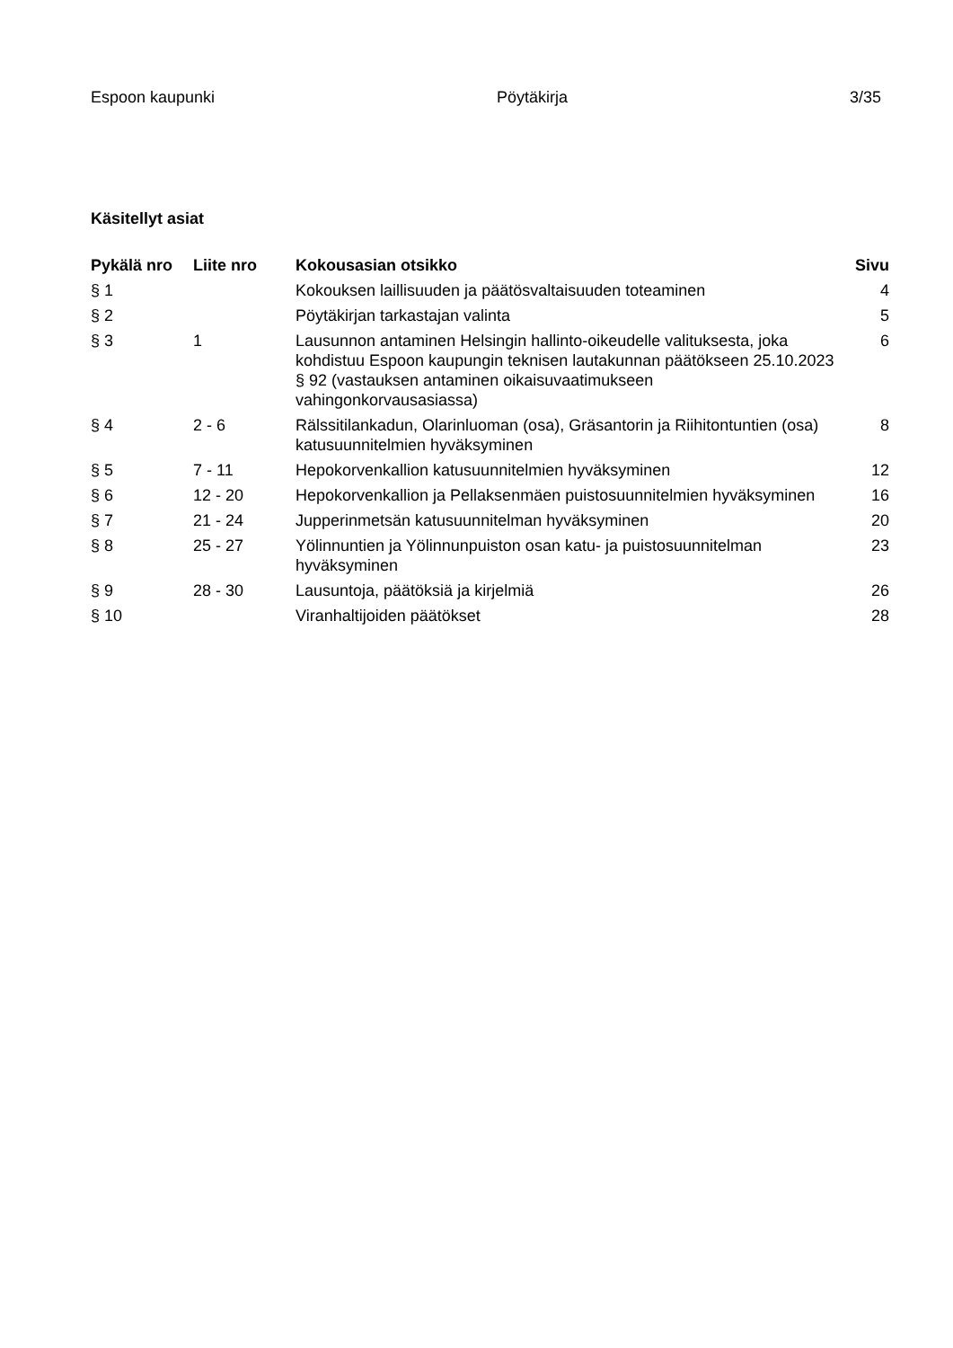Espoon kaupunki Pöytäkirja 3/35
Käsitellyt asiat
| Pykälä nro | Liite nro | Kokousasian otsikko | Sivu |
| --- | --- | --- | --- |
| § 1 | | Kokouksen laillisuuden ja päätösvaltaisuuden toteaminen | 4 |
| § 2 | | Pöytäkirjan tarkastajan valinta | 5 |
| § 3 | 1 | Lausunnon antaminen Helsingin hallinto-oikeudelle valituksesta, joka kohdistuu Espoon kaupungin teknisen lautakunnan päätökseen 25.10.2023 § 92 (vastauksen antaminen oikaisuvaatimukseen vahingonkorvausasiassa) | 6 |
| § 4 | 2 - 6 | Rälssitilankadun, Olarinluoman (osa), Gräsantorin ja Riihitontuntien (osa) katusuunnitelmien hyväksyminen | 8 |
| § 5 | 7 - 11 | Hepokorvenkallion katusuunnitelmien hyväksyminen | 12 |
| § 6 | 12 - 20 | Hepokorvenkallion ja Pellaksenmäen puistosuunnitelmien hyväksyminen | 16 |
| § 7 | 21 - 24 | Jupperinmetsän katusuunnitelman hyväksyminen | 20 |
| § 8 | 25 - 27 | Yölinnuntien ja Yölinnunpuiston osan katu- ja puistosuunnitelman hyväksyminen | 23 |
| § 9 | 28 - 30 | Lausuntoja, päätöksiä ja kirjelmiä | 26 |
| § 10 | | Viranhaltijoiden päätökset | 28 |